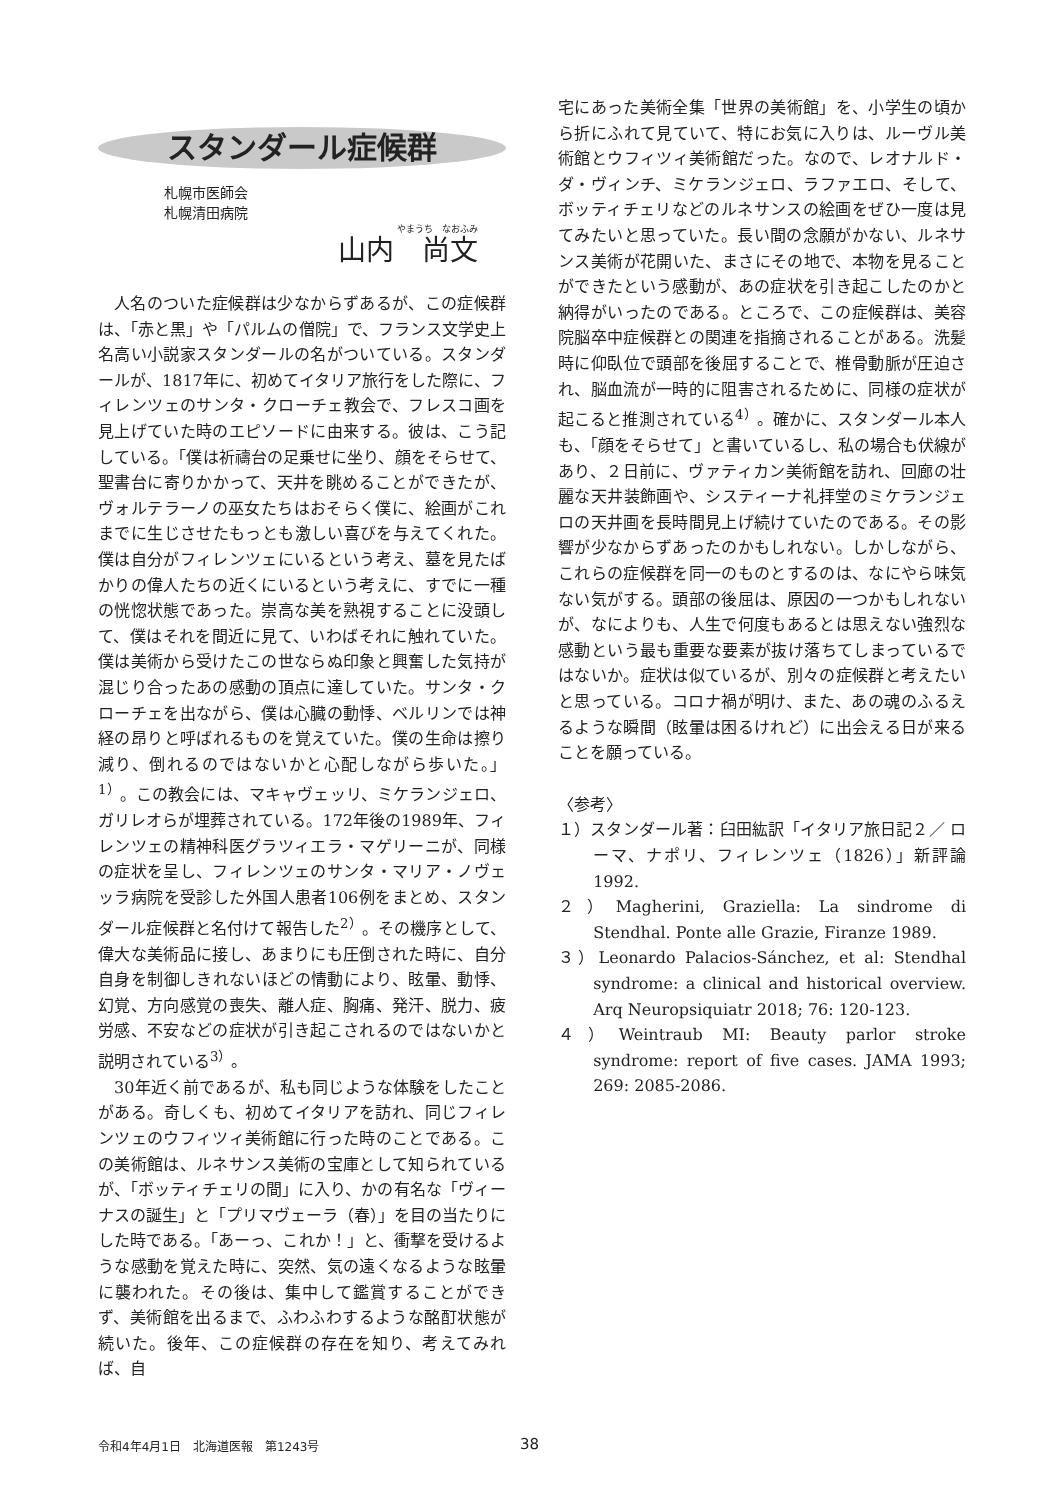スタンダール症候群
札幌市医師会
札幌清田病院
やまうち　なおふみ
山内　尚文
人名のついた症候群は少なからずあるが、この症候群は、「赤と黒」や「パルムの僧院」で、フランス文学史上名高い小説家スタンダールの名がついている。スタンダールが、1817年に、初めてイタリア旅行をした際に、フィレンツェのサンタ・クローチェ教会で、フレスコ画を見上げていた時のエピソードに由来する。彼は、こう記している。「僕は祈禱台の足乗せに坐り、顔をそらせて、聖書台に寄りかかって、天井を眺めることができたが、ヴォルテラーノの巫女たちはおそらく僕に、絵画がこれまでに生じさせたもっとも激しい喜びを与えてくれた。僕は自分がフィレンツェにいるという考え、墓を見たばかりの偉人たちの近くにいるという考えに、すでに一種の恍惚状態であった。崇高な美を熟視することに没頭して、僕はそれを間近に見て、いわばそれに触れていた。僕は美術から受けたこの世ならぬ印象と興奮した気持が混じり合ったあの感動の頂点に達していた。サンタ・クローチェを出ながら、僕は心臓の動悸、ベルリンでは神経の昂りと呼ばれるものを覚えていた。僕の生命は擦り減り、倒れるのではないかと心配しながら歩いた。」<sup>1）</sup>。この教会には、マキャヴェッリ、ミケランジェロ、ガリレオらが埋葬されている。172年後の1989年、フィレンツェの精神科医グラツィエラ・マゲリーニが、同様の症状を呈し、フィレンツェのサンタ・マリア・ノヴェッラ病院を受診した外国人患者106例をまとめ、スタンダール症候群と名付けて報告した<sup>2）</sup>。その機序として、偉大な美術品に接し、あまりにも圧倒された時に、自分自身を制御しきれないほどの情動により、眩暈、動悸、幻覚、方向感覚の喪失、離人症、胸痛、発汗、脱力、疲労感、不安などの症状が引き起こされるのではないかと説明されている<sup>3）</sup>。
30年近く前であるが、私も同じような体験をしたことがある。奇しくも、初めてイタリアを訪れ、同じフィレンツェのウフィツィ美術館に行った時のことである。この美術館は、ルネサンス美術の宝庫として知られているが、「ボッティチェリの間」に入り、かの有名な「ヴィーナスの誕生」と「プリマヴェーラ（春）」を目の当たりにした時である。「あーっ、これか！」と、衝撃を受けるような感動を覚えた時に、突然、気の遠くなるような眩暈に襲われた。その後は、集中して鑑賞することができず、美術館を出るまで、ふわふわするような酩酊状態が続いた。後年、この症候群の存在を知り、考えてみれば、自
宅にあった美術全集「世界の美術館」を、小学生の頃から折にふれて見ていて、特にお気に入りは、ルーヴル美術館とウフィツィ美術館だった。なので、レオナルド・ダ・ヴィンチ、ミケランジェロ、ラファエロ、そして、ボッティチェリなどのルネサンスの絵画をぜひ一度は見てみたいと思っていた。長い間の念願がかない、ルネサンス美術が花開いた、まさにその地で、本物を見ることができたという感動が、あの症状を引き起こしたのかと納得がいったのである。ところで、この症候群は、美容院脳卒中症候群との関連を指摘されることがある。洗髪時に仰臥位で頭部を後屈することで、椎骨動脈が圧迫され、脳血流が一時的に阻害されるために、同様の症状が起こると推測されている<sup>4）</sup>。確かに、スタンダール本人も、「顔をそらせて」と書いているし、私の場合も伏線があり、２日前に、ヴァティカン美術館を訪れ、回廊の壮麗な天井装飾画や、システィーナ礼拝堂のミケランジェロの天井画を長時間見上げ続けていたのである。その影響が少なからずあったのかもしれない。しかしながら、これらの症候群を同一のものとするのは、なにやら味気ない気がする。頭部の後屈は、原因の一つかもしれないが、なによりも、人生で何度もあるとは思えない強烈な感動という最も重要な要素が抜け落ちてしまっているではないか。症状は似ているが、別々の症候群と考えたいと思っている。コロナ禍が明け、また、あの魂のふるえるような瞬間（眩暈は困るけれど）に出会える日が来ることを願っている。
〈参考〉
１）スタンダール著：臼田紘訳「イタリア旅日記２／ ローマ、ナポリ、フィレンツェ（1826）」新評論1992.
２）Magherini, Graziella: La sindrome di Stendhal. Ponte alle Grazie, Firanze 1989.
３）Leonardo Palacios-Sánchez, et al: Stendhal syndrome: a clinical and historical overview. Arq Neuropsiquiatr 2018; 76: 120-123.
４）Weintraub MI: Beauty parlor stroke syndrome: report of five cases. JAMA 1993; 269: 2085-2086.
令和4年4月1日　北海道医報　第1243号
38